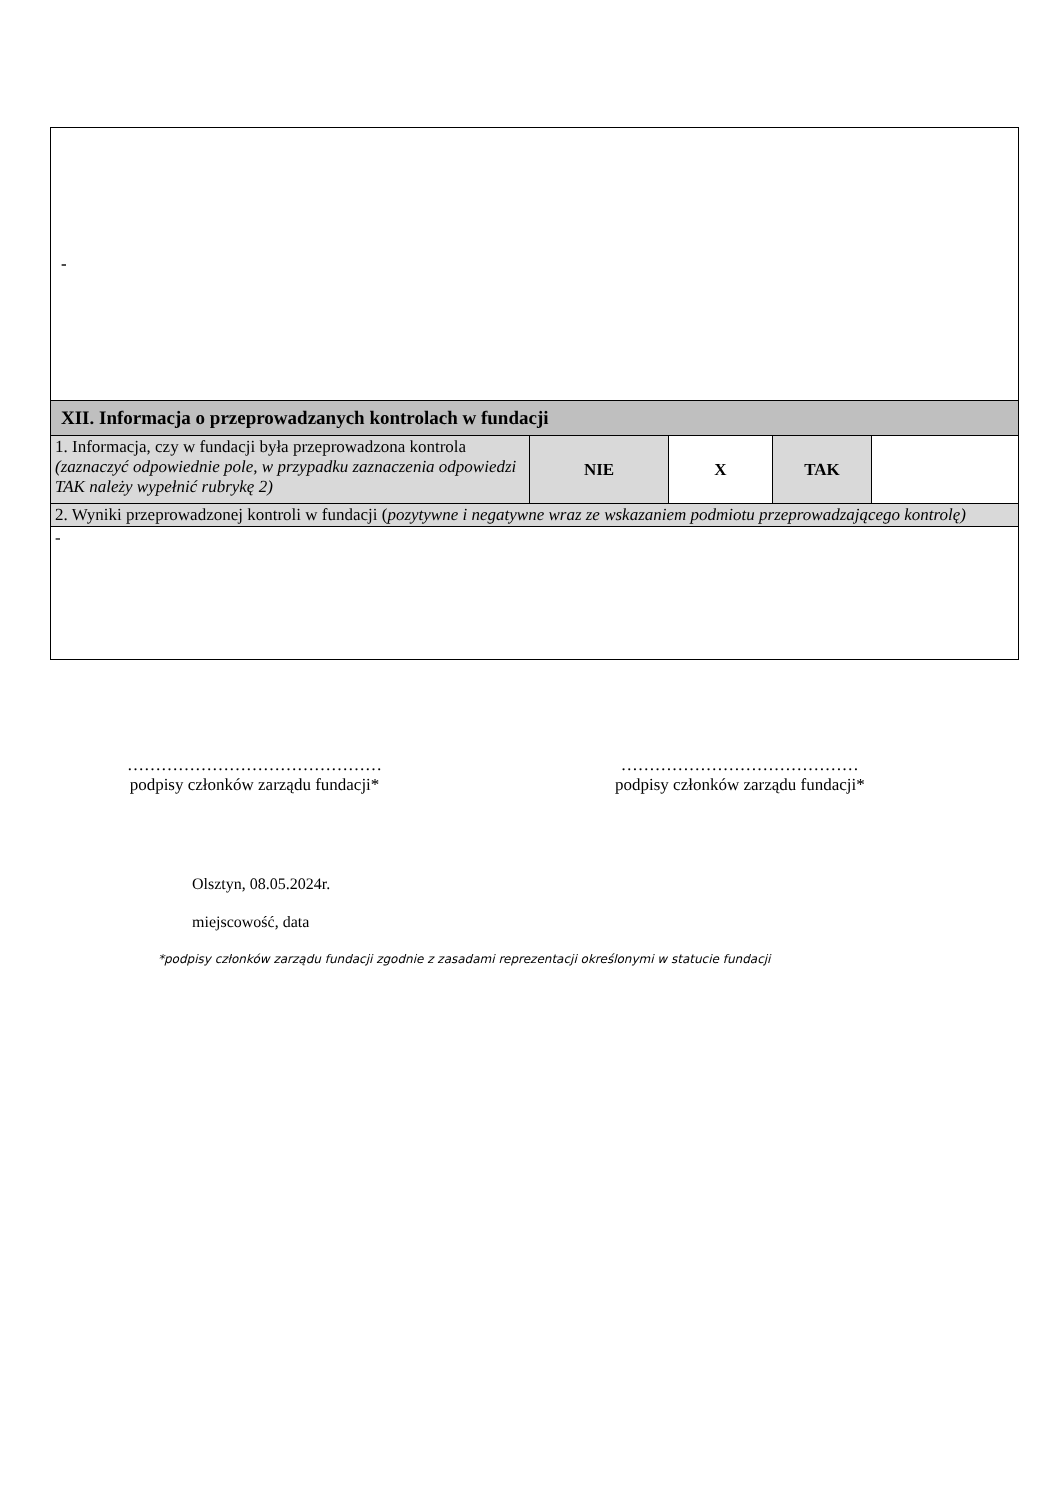| - | | | | |
| XII. Informacja o przeprowadzanych kontrolach w fundacji | | | | |
| 1. Informacja, czy w fundacji była przeprowadzona kontrola (zaznaczyć odpowiednie pole, w przypadku zaznaczenia odpowiedzi TAK należy wypełnić rubrykę 2) | NIE | X | TAK | |
| 2. Wyniki przeprowadzonej kontroli w fundacji ( pozytywne i negatywne wraz ze wskazaniem podmiotu przeprowadzającego kontrolę) | | | | |
| - | | | | |
………………………………………
podpisy członków zarządu fundacji*
……………………………………
podpisy członków zarządu fundacji*
Olsztyn, 08.05.2024r.
miejscowość, data
*podpisy członków zarządu fundacji zgodnie z zasadami reprezentacji określonymi w statucie fundacji